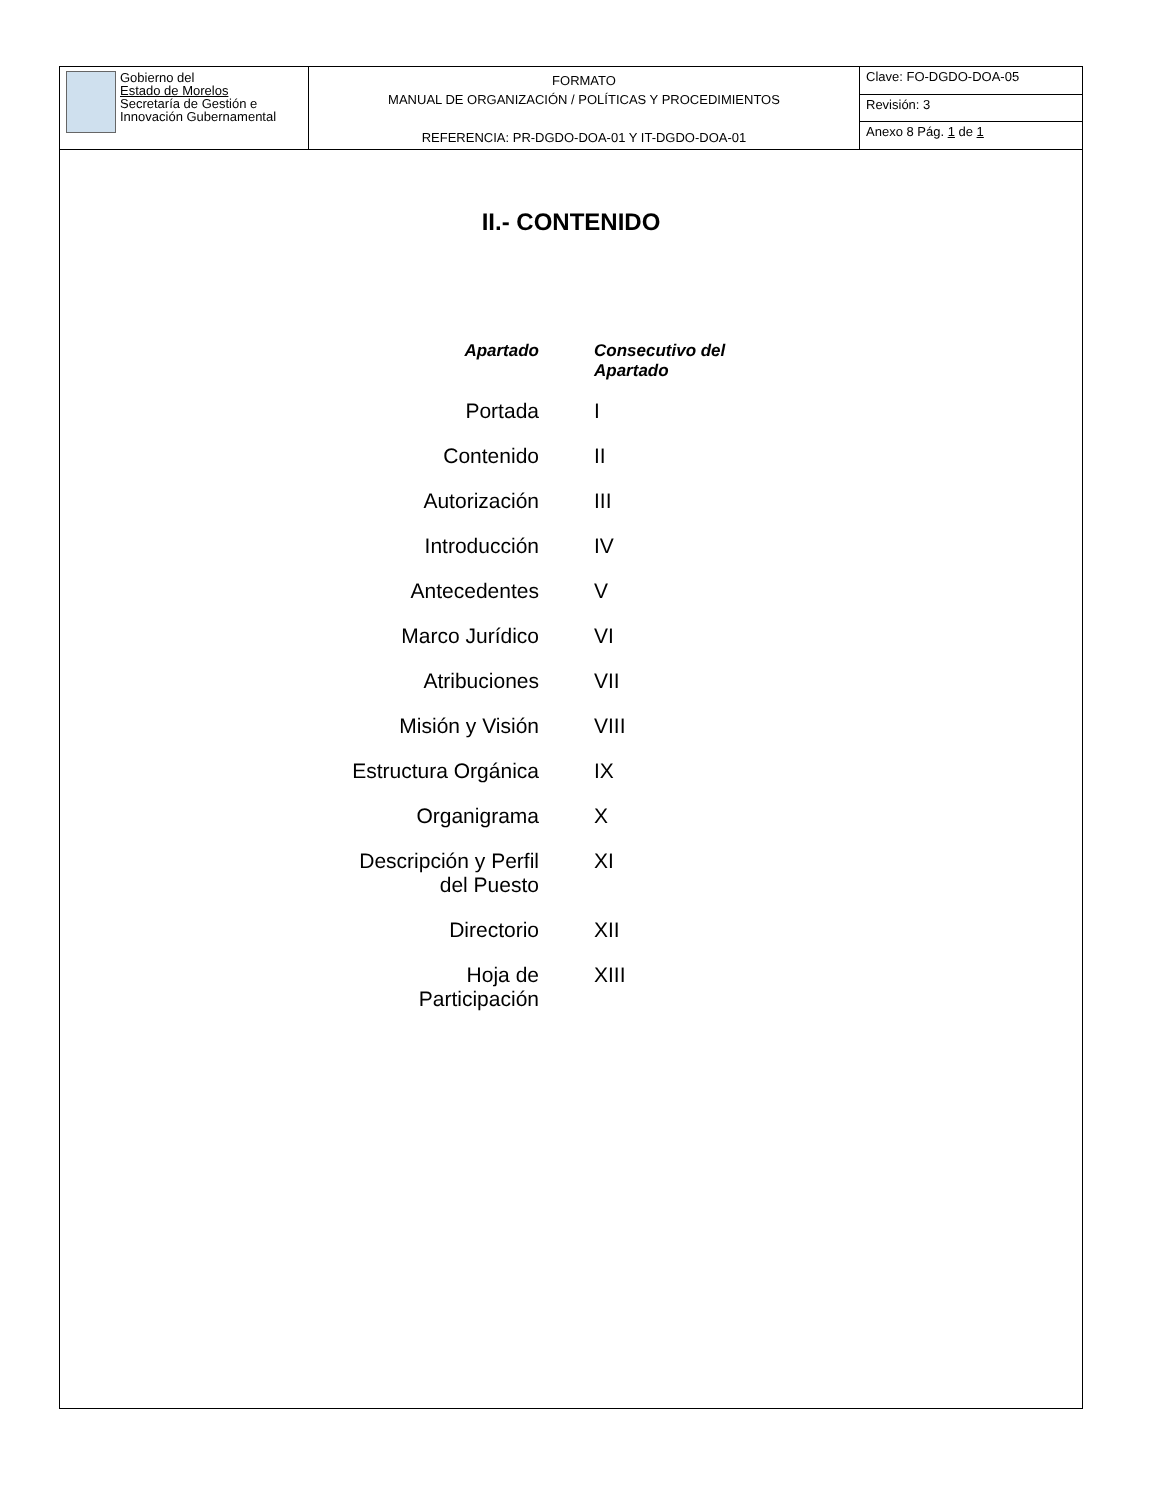| Gobierno del Estado de Morelos Secretaría de Gestión e Innovación Gubernamental | FORMATO MANUAL DE ORGANIZACIÓN / POLÍTICAS Y PROCEDIMIENTOS REFERENCIA: PR-DGDO-DOA-01 Y IT-DGDO-DOA-01 | Clave: FO-DGDO-DOA-05 |
| | | Revisión: 3 |
| | | Anexo 8 Pág. 1 de 1 |
II.- CONTENIDO
| Apartado | Consecutivo del Apartado |
| --- | --- |
| Portada | I |
| Contenido | II |
| Autorización | III |
| Introducción | IV |
| Antecedentes | V |
| Marco Jurídico | VI |
| Atribuciones | VII |
| Misión y Visión | VIII |
| Estructura Orgánica | IX |
| Organigrama | X |
| Descripción y Perfil del Puesto | XI |
| Directorio | XII |
| Hoja de Participación | XIII |